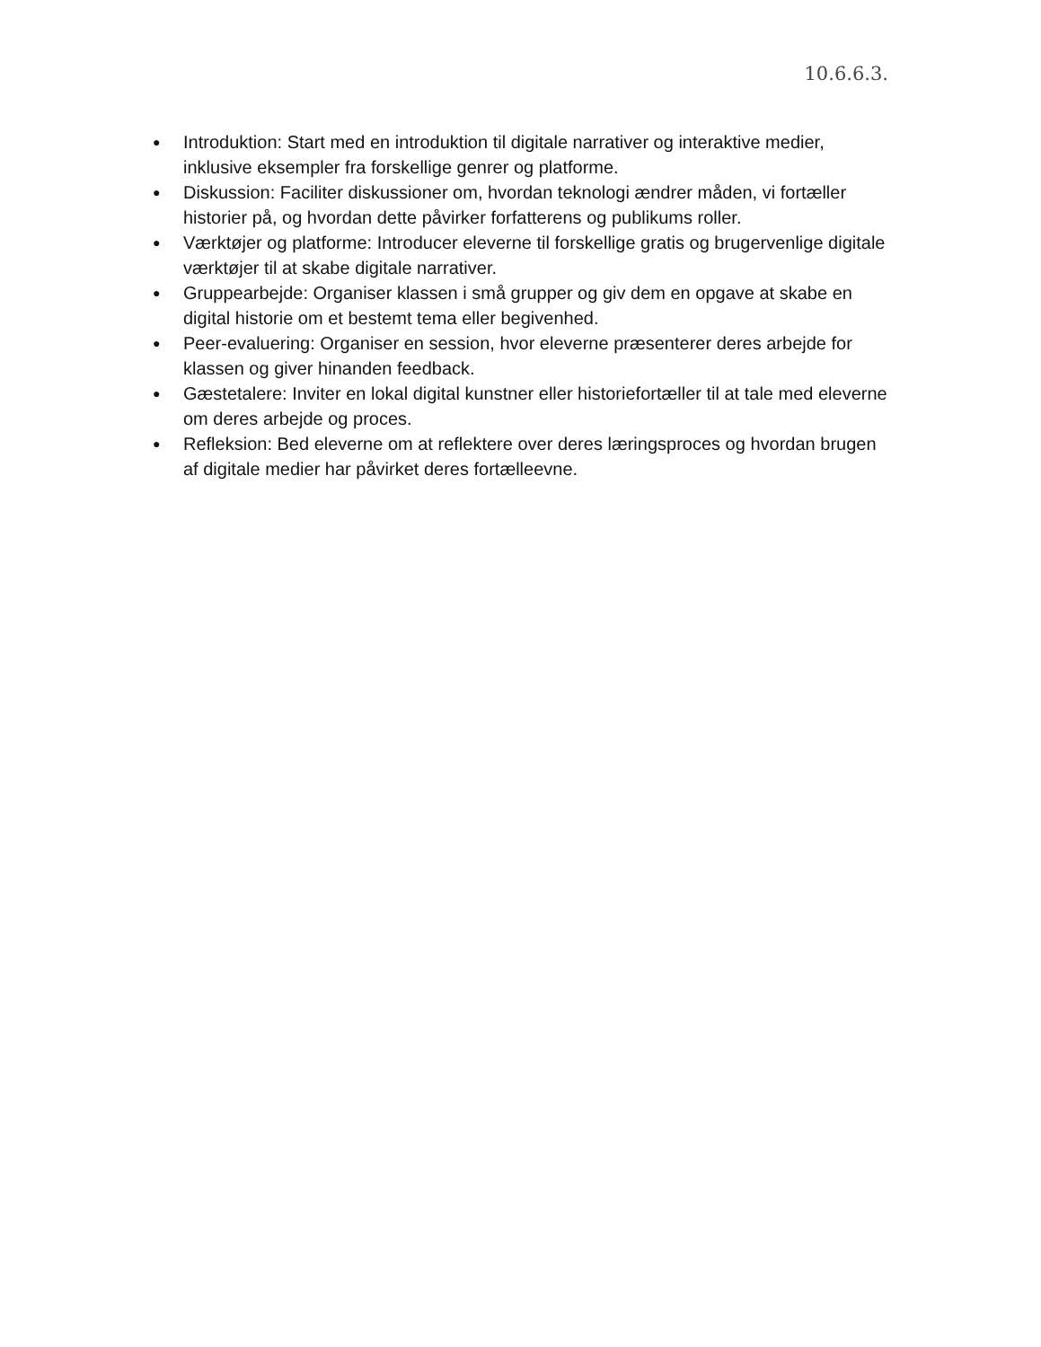10.6.6.3.
● Introduktion: Start med en introduktion til digitale narrativer og interaktive medier, inklusive eksempler fra forskellige genrer og platforme.
● Diskussion: Faciliter diskussioner om, hvordan teknologi ændrer måden, vi fortæller historier på, og hvordan dette påvirker forfatterens og publikums roller.
● Værktøjer og platforme: Introducer eleverne til forskellige gratis og brugervenlige digitale værktøjer til at skabe digitale narrativer.
● Gruppearbejde: Organiser klassen i små grupper og giv dem en opgave at skabe en digital historie om et bestemt tema eller begivenhed.
● Peer-evaluering: Organiser en session, hvor eleverne præsenterer deres arbejde for klassen og giver hinanden feedback.
● Gæstetalere: Inviter en lokal digital kunstner eller historiefortæller til at tale med eleverne om deres arbejde og proces.
● Refleksion: Bed eleverne om at reflektere over deres læringsproces og hvordan brugen af digitale medier har påvirket deres fortælleevne.